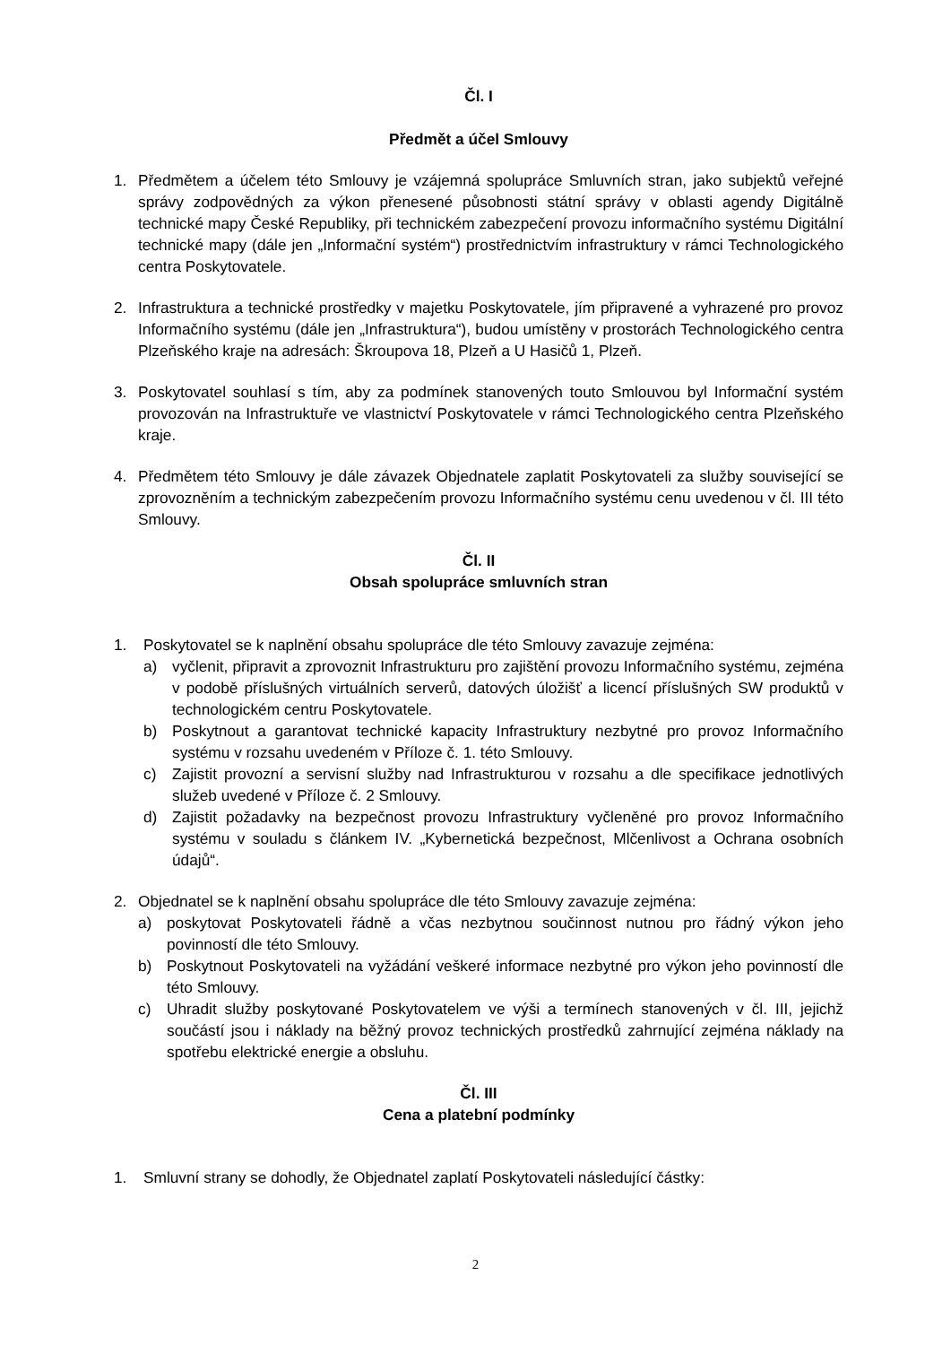Čl. I
Předmět a účel Smlouvy
1. Předmětem a účelem této Smlouvy je vzájemná spolupráce Smluvních stran, jako subjektů veřejné správy zodpovědných za výkon přenesené působnosti státní správy v oblasti agendy Digitálně technické mapy České Republiky, při technickém zabezpečení provozu informačního systému Digitální technické mapy (dále jen „Informační systém“) prostřednictvím infrastruktury v rámci Technologického centra Poskytovatele.
2. Infrastruktura a technické prostředky v majetku Poskytovatele, jím připravené a vyhrazené pro provoz Informačního systému (dále jen „Infrastruktura“), budou umístěny v prostorách Technologického centra Plzeňského kraje na adresách: Škroupova 18, Plzeň a U Hasičů 1, Plzeň.
3. Poskytovatel souhlasí s tím, aby za podmínek stanovených touto Smlouvou byl Informační systém provozován na Infrastruktuře ve vlastnictví Poskytovatele v rámci Technologického centra Plzeňského kraje.
4. Předmětem této Smlouvy je dále závazek Objednatele zaplatit Poskytovateli za služby související se zprovozněním a technickým zabezpečením provozu Informačního systému cenu uvedenou v čl. III této Smlouvy.
Čl. II
Obsah spolupráce smluvních stran
1. Poskytovatel se k naplnění obsahu spolupráce dle této Smlouvy zavazuje zejména:
a) vyčlenit, připravit a zprovoznit Infrastrukturu pro zajištění provozu Informačního systému, zejména v podobě příslušných virtuálních serverů, datových úložišť a licencí příslušných SW produktů v technologickém centru Poskytovatele.
b) Poskytnout a garantovat technické kapacity Infrastruktury nezbytné pro provoz Informačního systému v rozsahu uvedeném v Příloze č. 1. této Smlouvy.
c) Zajistit provozní a servisní služby nad Infrastrukturou v rozsahu a dle specifikace jednotlivých služeb uvedené v Příloze č. 2 Smlouvy.
d) Zajistit požadavky na bezpečnost provozu Infrastruktury vyčleněné pro provoz Informačního systému v souladu s článkem IV. „Kybernetická bezpečnost, Mlčenlivost a Ochrana osobních údajů“.
2. Objednatel se k naplnění obsahu spolupráce dle této Smlouvy zavazuje zejména:
a) poskytovat Poskytovateli řádně a včas nezbytnou součinnost nutnou pro řádný výkon jeho povinností dle této Smlouvy.
b) Poskytnout Poskytovateli na vyžádání veškeré informace nezbytné pro výkon jeho povinností dle této Smlouvy.
c) Uhradit služby poskytované Poskytovatelem ve výši a termínech stanovených v čl. III, jejichž součástí jsou i náklady na běžný provoz technických prostředků zahrnující zejména náklady na spotřebu elektrické energie a obsluhu.
Čl. III
Cena a platební podmínky
1. Smluvní strany se dohodly, že Objednatel zaplatí Poskytovateli následující částky:
2